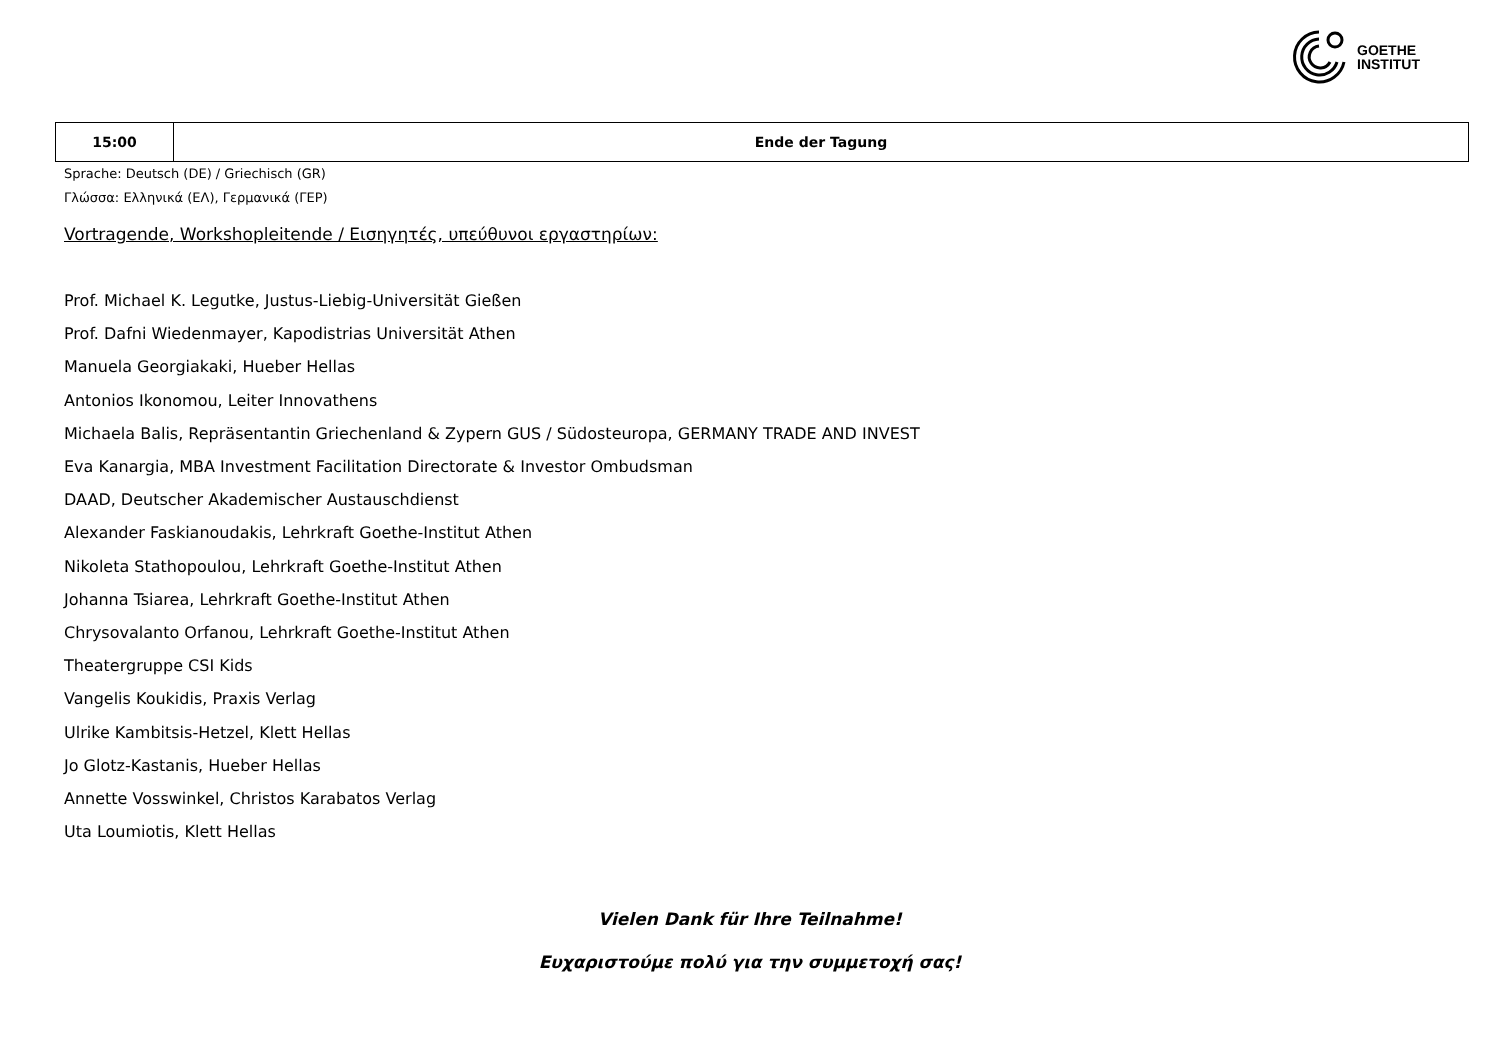GOETHE
INSTITUT
| 15:00 | Ende der Tagung |
Sprache: Deutsch (DE) / Griechisch (GR)
Γλώσσα: Ελληνικά (ΕΛ), Γερμανικά (ΓΕΡ)
Vortragende, Workshopleitende / Εισηγητές, υπεύθυνοι εργαστηρίων:
Prof. Michael K. Legutke, Justus-Liebig-Universität Gießen
Prof. Dafni Wiedenmayer, Kapodistrias Universität Athen
Manuela Georgiakaki, Hueber Hellas
Antonios Ikonomou, Leiter Innovathens
Michaela Balis, Repräsentantin Griechenland & Zypern GUS / Südosteuropa, GERMANY TRADE AND INVEST
Eva Kanargia, MBA Investment Facilitation Directorate & Investor Ombudsman
DAAD, Deutscher Akademischer Austauschdienst
Alexander Faskianoudakis, Lehrkraft Goethe-Institut Athen
Nikoleta Stathopoulou, Lehrkraft Goethe-Institut Athen
Johanna Tsiarea, Lehrkraft Goethe-Institut Athen
Chrysovalanto Orfanou, Lehrkraft Goethe-Institut Athen
Theatergruppe CSI Kids
Vangelis Koukidis, Praxis Verlag
Ulrike Kambitsis-Hetzel, Klett Hellas
Jo Glotz-Kastanis, Hueber Hellas
Annette Vosswinkel, Christos Karabatos Verlag
Uta Loumiotis, Klett Hellas
Vielen Dank für Ihre Teilnahme!
Ευχαριστούμε πολύ για την συμμετοχή σας!